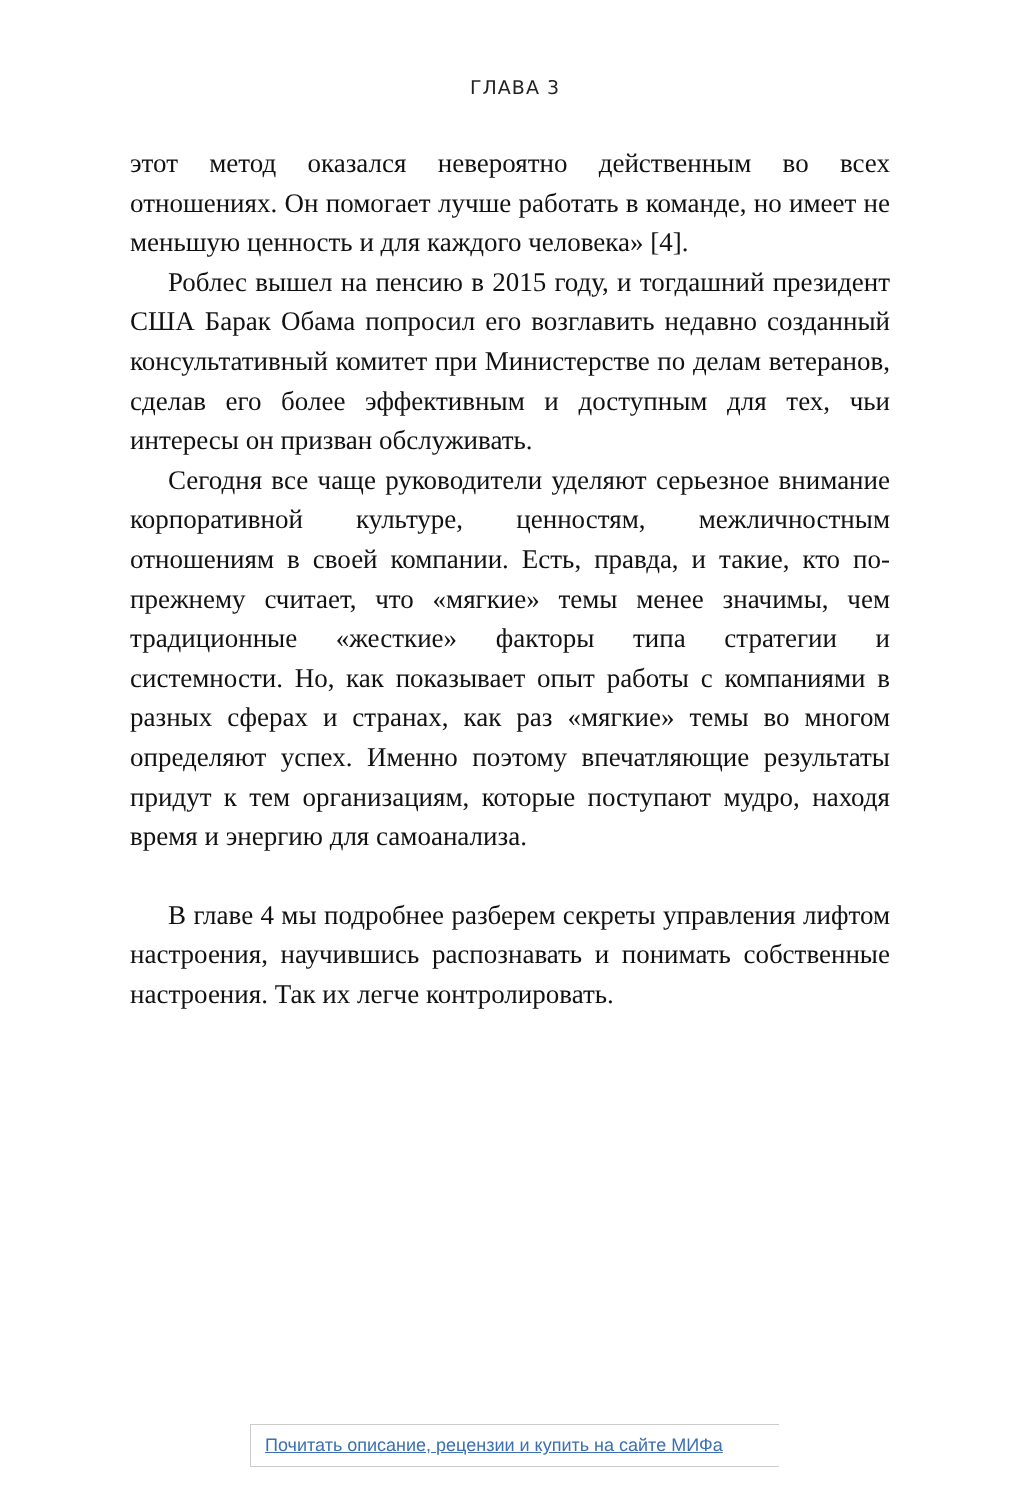ГЛАВА 3
этот метод оказался невероятно действенным во всех отношениях. Он помогает лучше работать в команде, но имеет не меньшую ценность и для каждого человека» [4].
Роблес вышел на пенсию в 2015 году, и тогдашний президент США Барак Обама попросил его возглавить недавно созданный консультативный комитет при Министерстве по делам ветеранов, сделав его более эффективным и доступным для тех, чьи интересы он призван обслуживать.
Сегодня все чаще руководители уделяют серьезное внимание корпоративной культуре, ценностям, межличностным отношениям в своей компании. Есть, правда, и такие, кто по-прежнему считает, что «мягкие» темы менее значимы, чем традиционные «жесткие» факторы типа стратегии и системности. Но, как показывает опыт работы с компаниями в разных сферах и странах, как раз «мягкие» темы во многом определяют успех. Именно поэтому впечатляющие результаты придут к тем организациям, которые поступают мудро, находя время и энергию для самоанализа.
В главе 4 мы подробнее разберем секреты управления лифтом настроения, научившись распознавать и понимать собственные настроения. Так их легче контролировать.
Почитать описание, рецензии и купить на сайте МИФа